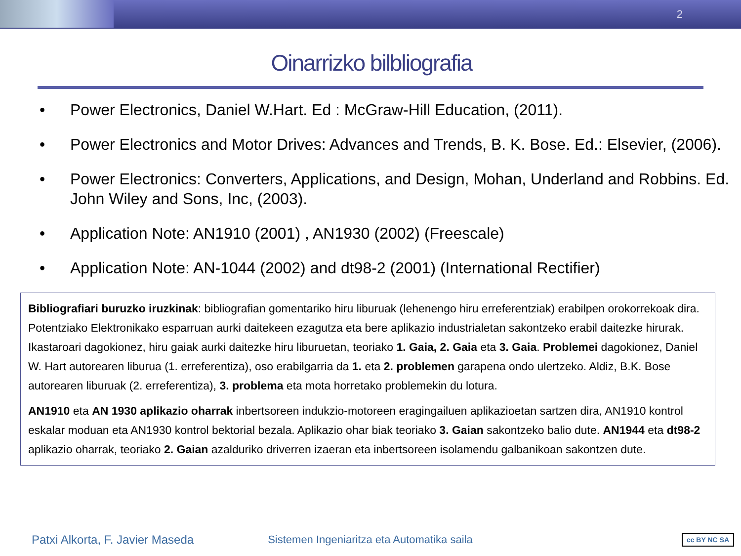2
Oinarrizko bilbliografia
• Power Electronics, Daniel W.Hart. Ed : McGraw-Hill Education, (2011).
• Power Electronics and Motor Drives: Advances and Trends, B. K. Bose. Ed.: Elsevier, (2006).
• Power Electronics: Converters, Applications, and Design, Mohan, Underland and Robbins. Ed. John Wiley and Sons, Inc, (2003).
• Application Note: AN1910 (2001) , AN1930 (2002) (Freescale)
• Application Note: AN-1044 (2002) and dt98-2 (2001) (International Rectifier)
Bibliografiari buruzko iruzkinak: bibliografian gomentariko hiru liburuak (lehenengo hiru erreferentziak) erabilpen orokorrekoak dira. Potentziako Elektronikako esparruan aurki daitekeen ezagutza eta bere aplikazio industrialetan sakontzeko erabil daitezke hirurak. Ikastaroari dagokionez, hiru gaiak aurki daitezke hiru liburuetan, teoriako 1. Gaia, 2. Gaia eta 3. Gaia. Problemei dagokionez, Daniel W. Hart autorearen liburua (1. erreferentiza), oso erabilgarria da 1. eta 2. problemen garapena ondo ulertzeko. Aldiz, B.K. Bose autorearen liburuak (2. erreferentiza), 3. problema eta mota horretako problemekin du lotura.
AN1910 eta AN 1930 aplikazio oharrak inbertsoreen indukzio-motoreen eragingailuen aplikazioetan sartzen dira, AN1910 kontrol eskalar moduan eta AN1930 kontrol bektorial bezala. Aplikazio ohar biak teoriako 3. Gaian sakontzeko balio dute. AN1944 eta dt98-2 aplikazio oharrak, teoriako 2. Gaian azalduriko driverren izaeran eta inbertsoreen isolamendu galbanikoan sakontzen dute.
Patxi Alkorta, F. Javier Maseda Sistemen Ingeniaritza eta Automatika saila cc BY NC SA